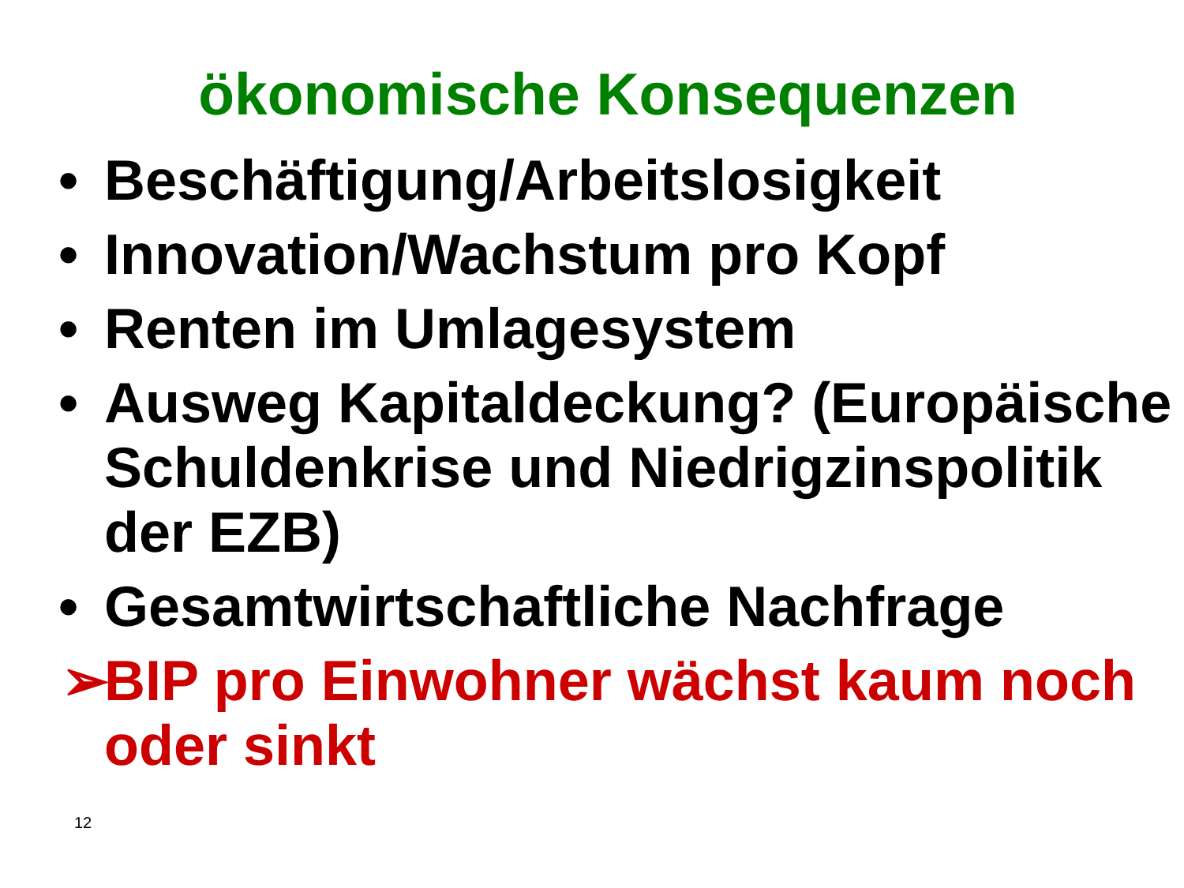ökonomische Konsequenzen
• Beschäftigung/Arbeitslosigkeit
• Innovation/Wachstum pro Kopf
• Renten im Umlagesystem
• Ausweg Kapitaldeckung? (Europäische Schuldenkrise und Niedrigzinspolitik der EZB)
• Gesamtwirtschaftliche Nachfrage
➢ BIP pro Einwohner wächst kaum noch oder sinkt
12